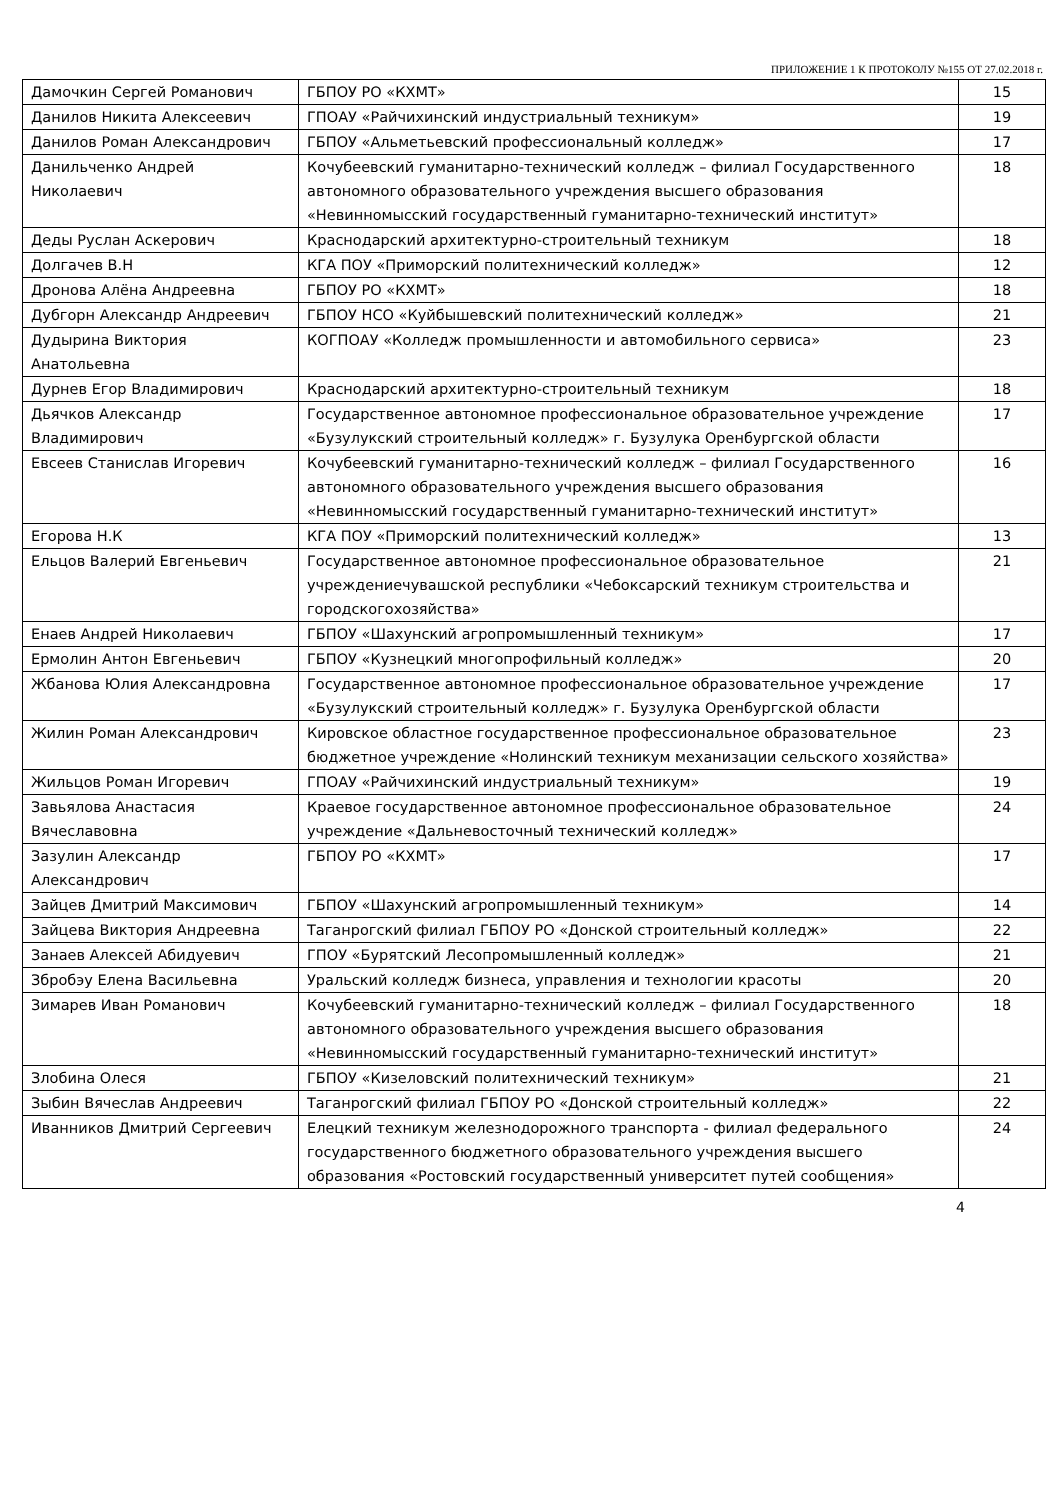ПРИЛОЖЕНИЕ 1 К ПРОТОКОЛУ №155 ОТ 27.02.2018 г.
| Дамочкин Сергей Романович | ГБПОУ РО «КХМТ» | 15 |
| Данилов Никита Алексеевич | ГПОАУ «Райчихинский индустриальный техникум» | 19 |
| Данилов Роман Александрович | ГБПОУ «Альметьевский профессиональный колледж» | 17 |
| Данильченко Андрей Николаевич | Кочубеевский гуманитарно-технический колледж – филиал Государственного автономного образовательного учреждения высшего образования «Невинномысский государственный гуманитарно-технический институт» | 18 |
| Деды Руслан Аскерович | Краснодарский архитектурно-строительный техникум | 18 |
| Долгачев В.Н | КГА ПОУ «Приморский политехнический колледж» | 12 |
| Дронова Алёна Андреевна | ГБПОУ РО «КХМТ» | 18 |
| Дубгорн Александр Андреевич | ГБПОУ НСО «Куйбышевский политехнический колледж» | 21 |
| Дудырина Виктория Анатольевна | КОГПОАУ «Колледж промышленности и автомобильного сервиса» | 23 |
| Дурнев Егор Владимирович | Краснодарский архитектурно-строительный техникум | 18 |
| Дьячков Александр Владимирович | Государственное автономное профессиональное образовательное учреждение «Бузулукский строительный колледж» г. Бузулука Оренбургской области | 17 |
| Евсеев Станислав Игоревич | Кочубеевский гуманитарно-технический колледж – филиал Государственного автономного образовательного учреждения высшего образования «Невинномысский государственный гуманитарно-технический институт» | 16 |
| Егорова Н.К | КГА ПОУ «Приморский политехнический колледж» | 13 |
| Ельцов Валерий Евгеньевич | Государственное автономное профессиональное образовательное учреждениечувашской республики «Чебоксарский техникум строительства и городскогохозяйства» | 21 |
| Енаев Андрей Николаевич | ГБПОУ «Шахунский агропромышленный техникум» | 17 |
| Ермолин Антон Евгеньевич | ГБПОУ «Кузнецкий многопрофильный колледж» | 20 |
| Жбанова Юлия Александровна | Государственное автономное профессиональное образовательное учреждение «Бузулукский строительный колледж» г. Бузулука Оренбургской области | 17 |
| Жилин Роман Александрович | Кировское областное государственное профессиональное образовательное бюджетное учреждение «Нолинский техникум механизации сельского хозяйства» | 23 |
| Жильцов Роман Игоревич | ГПОАУ «Райчихинский индустриальный техникум» | 19 |
| Завьялова Анастасия Вячеславовна | Краевое государственное автономное профессиональное образовательное учреждение «Дальневосточный технический колледж» | 24 |
| Зазулин Александр Александрович | ГБПОУ РО «КХМТ» | 17 |
| Зайцев Дмитрий Максимович | ГБПОУ «Шахунский агропромышленный техникум» | 14 |
| Зайцева Виктория Андреевна | Таганрогский филиал ГБПОУ РО «Донской строительный колледж» | 22 |
| Занаев Алексей Абидуевич | ГПОУ «Бурятский Лесопромышленный колледж» | 21 |
| Збробэу Елена Васильевна | Уральский колледж бизнеса, управления и технологии красоты | 20 |
| Зимарев Иван Романович | Кочубеевский гуманитарно-технический колледж – филиал Государственного автономного образовательного учреждения высшего образования «Невинномысский государственный гуманитарно-технический институт» | 18 |
| Злобина Олеся | ГБПОУ «Кизеловский политехнический техникум» | 21 |
| Зыбин Вячеслав Андреевич | Таганрогский филиал ГБПОУ РО «Донской строительный колледж» | 22 |
| Иванников Дмитрий Сергеевич | Елецкий техникум железнодорожного транспорта - филиал федерального государственного бюджетного образовательного учреждения высшего образования «Ростовский государственный университет путей сообщения» | 24 |
4